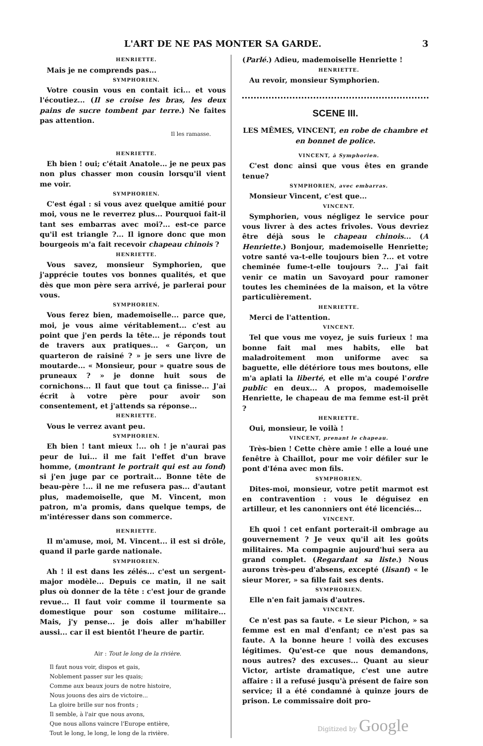L'ART DE NE PAS MONTER SA GARDE. 3
HENRIETTE.
Mais je ne comprends pas...
SYMPHORIEN.
Votre cousin vous en contait ici... et vous l'écoutiez... (Il se croise les bras, les deux pains de sucre tombent par terre.) Ne faites pas attention.
Il les ramasse.
HENRIETTE.
Eh bien ! oui; c'était Anatole... je ne peux pas non plus chasser mon cousin lorsqu'il vient me voir.
SYMPHORIEN.
C'est égal : si vous avez quelque amitié pour moi, vous ne le reverrez plus... Pourquoi fait-il tant ses embarras avec moi?... est-ce parce qu'il est triangle ?... Il ignore donc que mon bourgeois m'a fait recevoir chapeau chinois ?
HENRIETTE.
Vous savez, monsieur Symphorien, que j'apprécie toutes vos bonnes qualités, et que dès que mon père sera arrivé, je parlerai pour vous.
SYMPHORIEN.
Vous ferez bien, mademoiselle... parce que, moi, je vous aime véritablement... c'est au point que j'en perds la tête... je réponds tout de travers aux pratiques... « Garçon, un quarteron de raisiné ? » je sers une livre de moutarde... « Monsieur, pour » quatre sous de pruneaux ? » je donne huit sous de cornichons... Il faut que tout ça finisse... J'ai écrit à votre père pour avoir son consentement, et j'attends sa réponse...
HENRIETTE.
Vous le verrez avant peu.
SYMPHORIEN.
Eh bien ! tant mieux !... oh ! je n'aurai pas peur de lui... il me fait l'effet d'un brave homme, (montrant le portrait qui est au fond) si j'en juge par ce portrait... Bonne tête de beau-père !... il ne me refusera pas... d'autant plus, mademoiselle, que M. Vincent, mon patron, m'a promis, dans quelque temps, de m'intéresser dans son commerce.
HENRIETTE.
Il m'amuse, moi, M. Vincent... il est si drôle, quand il parle garde nationale.
SYMPHORIEN.
Ah ! il est dans les zélés... c'est un sergent-major modèle... Depuis ce matin, il ne sait plus où donner de la tête : c'est jour de grande revue... Il faut voir comme il tourmente sa domestique pour son costume militaire... Mais, j'y pense... je dois aller m'habiller aussi... car il est bientôt l'heure de partir.
Air : Tout le long de la rivière.
Il faut nous voir, dispos et gais,
Noblement passer sur les quais;
Comme aux beaux jours de notre histoire,
Nous jouons des airs de victoire...
La gloire brille sur nos fronts ;
Il semble, à l'air que nous avons,
Que nous allons vaincre l'Europe entière,
Tout le long, le long, le long de la rivière.
(Parlé.) Adieu, mademoiselle Henriette !
HENRIETTE.
Au revoir, monsieur Symphorien.
SCENE III.
LES MÊMES, VINCENT, en robe de chambre et en bonnet de police.
VINCENT, à Symphorien.
C'est donc ainsi que vous êtes en grande tenue?
SYMPHORIEN, avec embarras.
Monsieur Vincent, c'est que...
VINCENT.
Symphorien, vous négligez le service pour vous livrer à des actes frivoles. Vous devriez être déjà sous le chapeau chinois... (A Henriette.) Bonjour, mademoiselle Henriette; votre santé va-t-elle toujours bien ?... et votre cheminée fume-t-elle toujours ?... J'ai fait venir ce matin un Savoyard pour ramoner toutes les cheminées de la maison, et la vôtre particulièrement.
HENRIETTE.
Merci de l'attention.
VINCENT.
Tel que vous me voyez, je suis furieux ! ma bonne fait mal mes habits, elle bat maladroitement mon uniforme avec sa baguette, elle détériore tous mes boutons, elle m'a aplati la liberté, et elle m'a coupé l'ordre public en deux... A propos, mademoiselle Henriette, le chapeau de ma femme est-il prêt ?
HENRIETTE.
Oui, monsieur, le voilà !
VINCENT, prenant le chapeau.
Très-bien ! Cette chère amie ! elle a loué une fenêtre à Chaillot, pour me voir défiler sur le pont d'Iéna avec mon fils.
SYMPHORIEN.
Dites-moi, monsieur, votre petit marmot est en contravention : vous le déguisez en artilleur, et les canonniers ont été licenciés...
VINCENT.
Eh quoi ! cet enfant porterait-il ombrage au gouvernement ? Je veux qu'il ait les goûts militaires. Ma compagnie aujourd'hui sera au grand complet. (Regardant sa liste.) Nous aurons très-peu d'absens, excepté (lisant) « le sieur Morer, » sa fille fait ses dents.
SYMPHORIEN.
Elle n'en fait jamais d'autres.
VINCENT.
Ce n'est pas sa faute. « Le sieur Pichon, » sa femme est en mal d'enfant; ce n'est pas sa faute. A la bonne heure ! voilà des excuses légitimes. Qu'est-ce que nous demandons, nous autres? des excuses... Quant au sieur Victor, artiste dramatique, c'est une autre affaire : il a refusé jusqu'à présent de faire son service; il a été condamné à quinze jours de prison. Le commissaire doit pro-
Digitized by Google